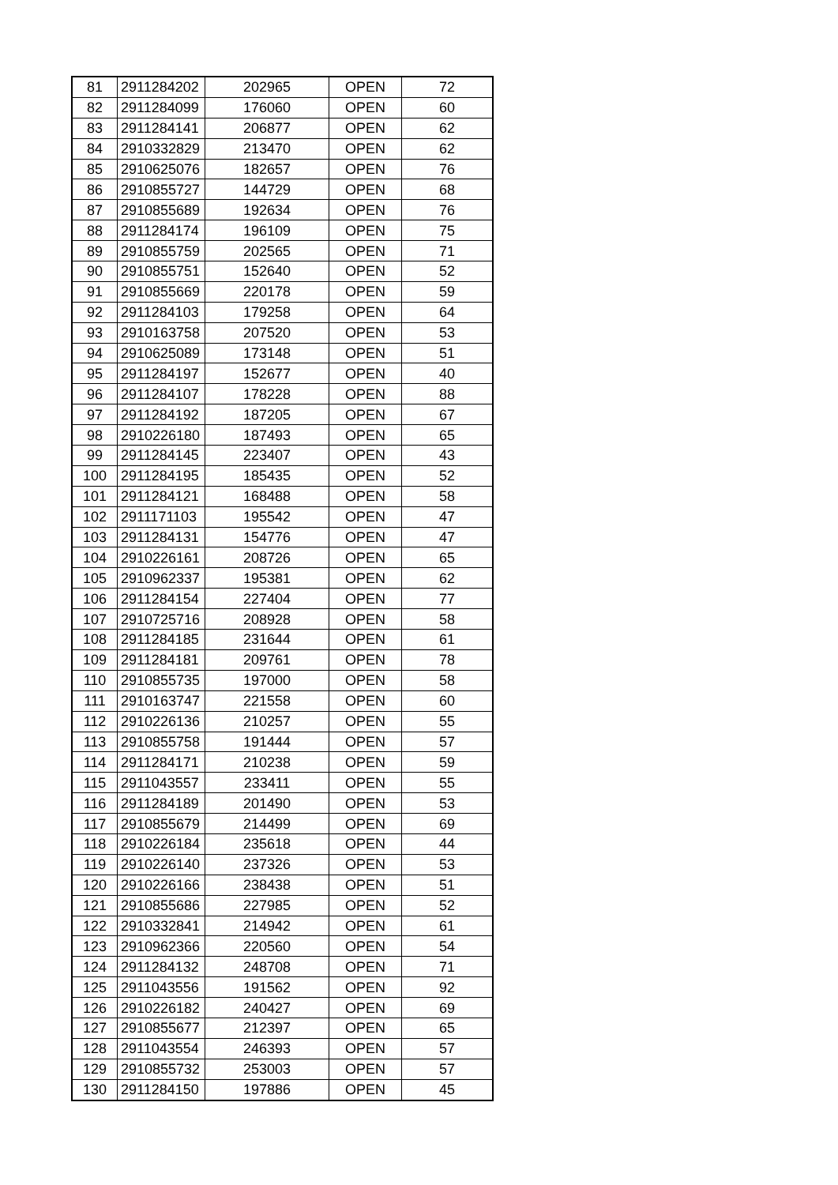| 81 | 2911284202 | 202965 | OPEN | 72 |
| 82 | 2911284099 | 176060 | OPEN | 60 |
| 83 | 2911284141 | 206877 | OPEN | 62 |
| 84 | 2910332829 | 213470 | OPEN | 62 |
| 85 | 2910625076 | 182657 | OPEN | 76 |
| 86 | 2910855727 | 144729 | OPEN | 68 |
| 87 | 2910855689 | 192634 | OPEN | 76 |
| 88 | 2911284174 | 196109 | OPEN | 75 |
| 89 | 2910855759 | 202565 | OPEN | 71 |
| 90 | 2910855751 | 152640 | OPEN | 52 |
| 91 | 2910855669 | 220178 | OPEN | 59 |
| 92 | 2911284103 | 179258 | OPEN | 64 |
| 93 | 2910163758 | 207520 | OPEN | 53 |
| 94 | 2910625089 | 173148 | OPEN | 51 |
| 95 | 2911284197 | 152677 | OPEN | 40 |
| 96 | 2911284107 | 178228 | OPEN | 88 |
| 97 | 2911284192 | 187205 | OPEN | 67 |
| 98 | 2910226180 | 187493 | OPEN | 65 |
| 99 | 2911284145 | 223407 | OPEN | 43 |
| 100 | 2911284195 | 185435 | OPEN | 52 |
| 101 | 2911284121 | 168488 | OPEN | 58 |
| 102 | 2911171103 | 195542 | OPEN | 47 |
| 103 | 2911284131 | 154776 | OPEN | 47 |
| 104 | 2910226161 | 208726 | OPEN | 65 |
| 105 | 2910962337 | 195381 | OPEN | 62 |
| 106 | 2911284154 | 227404 | OPEN | 77 |
| 107 | 2910725716 | 208928 | OPEN | 58 |
| 108 | 2911284185 | 231644 | OPEN | 61 |
| 109 | 2911284181 | 209761 | OPEN | 78 |
| 110 | 2910855735 | 197000 | OPEN | 58 |
| 111 | 2910163747 | 221558 | OPEN | 60 |
| 112 | 2910226136 | 210257 | OPEN | 55 |
| 113 | 2910855758 | 191444 | OPEN | 57 |
| 114 | 2911284171 | 210238 | OPEN | 59 |
| 115 | 2911043557 | 233411 | OPEN | 55 |
| 116 | 2911284189 | 201490 | OPEN | 53 |
| 117 | 2910855679 | 214499 | OPEN | 69 |
| 118 | 2910226184 | 235618 | OPEN | 44 |
| 119 | 2910226140 | 237326 | OPEN | 53 |
| 120 | 2910226166 | 238438 | OPEN | 51 |
| 121 | 2910855686 | 227985 | OPEN | 52 |
| 122 | 2910332841 | 214942 | OPEN | 61 |
| 123 | 2910962366 | 220560 | OPEN | 54 |
| 124 | 2911284132 | 248708 | OPEN | 71 |
| 125 | 2911043556 | 191562 | OPEN | 92 |
| 126 | 2910226182 | 240427 | OPEN | 69 |
| 127 | 2910855677 | 212397 | OPEN | 65 |
| 128 | 2911043554 | 246393 | OPEN | 57 |
| 129 | 2910855732 | 253003 | OPEN | 57 |
| 130 | 2911284150 | 197886 | OPEN | 45 |